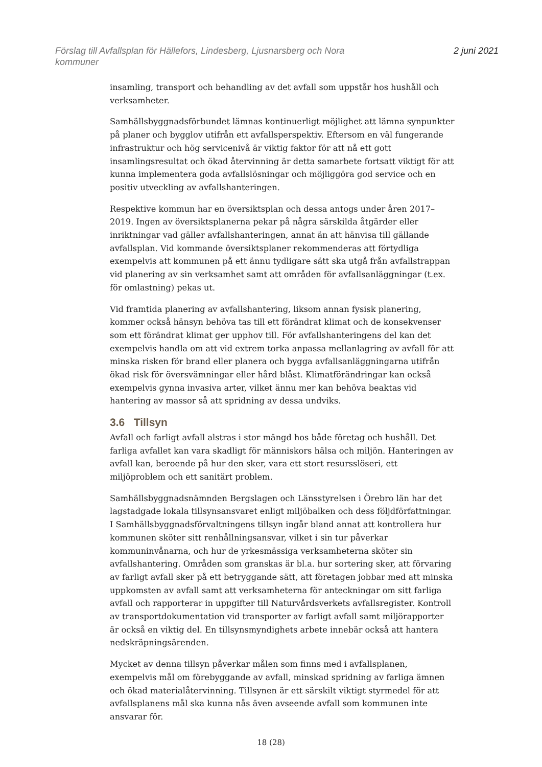Förslag till Avfallsplan för Hällefors, Lindesberg, Ljusnarsberg och Nora
kommuner
2 juni 2021
insamling, transport och behandling av det avfall som uppstår hos hushåll och verksamheter.
Samhällsbyggnadsförbundet lämnas kontinuerligt möjlighet att lämna synpunkter på planer och bygglov utifrån ett avfallsperspektiv. Eftersom en väl fungerande infrastruktur och hög servicenivå är viktig faktor för att nå ett gott insamlingsresultat och ökad återvinning är detta samarbete fortsatt viktigt för att kunna implementera goda avfallslösningar och möjliggöra god service och en positiv utveckling av avfallshanteringen.
Respektive kommun har en översiktsplan och dessa antogs under åren 2017–2019. Ingen av översiktsplanerna pekar på några särskilda åtgärder eller inriktningar vad gäller avfallshanteringen, annat än att hänvisa till gällande avfallsplan. Vid kommande översiktsplaner rekommenderas att förtydliga exempelvis att kommunen på ett ännu tydligare sätt ska utgå från avfallstrappan vid planering av sin verksamhet samt att områden för avfallsanläggningar (t.ex. för omlastning) pekas ut.
Vid framtida planering av avfallshantering, liksom annan fysisk planering, kommer också hänsyn behöva tas till ett förändrat klimat och de konsekvenser som ett förändrat klimat ger upphov till. För avfallshanteringens del kan det exempelvis handla om att vid extrem torka anpassa mellanlagring av avfall för att minska risken för brand eller planera och bygga avfallsanläggningarna utifrån ökad risk för översvämningar eller hård blåst. Klimatförändringar kan också exempelvis gynna invasiva arter, vilket ännu mer kan behöva beaktas vid hantering av massor så att spridning av dessa undviks.
3.6 Tillsyn
Avfall och farligt avfall alstras i stor mängd hos både företag och hushåll. Det farliga avfallet kan vara skadligt för människors hälsa och miljön. Hanteringen av avfall kan, beroende på hur den sker, vara ett stort resursslöseri, ett miljöproblem och ett sanitärt problem.
Samhällsbyggnadsnämnden Bergslagen och Länsstyrelsen i Örebro län har det lagstadgade lokala tillsynsansvaret enligt miljöbalken och dess följdförfattningar. I Samhällsbyggnadsförvaltningens tillsyn ingår bland annat att kontrollera hur kommunen sköter sitt renhållningsansvar, vilket i sin tur påverkar kommuninvånarna, och hur de yrkesmässiga verksamheterna sköter sin avfallshantering. Områden som granskas är bl.a. hur sortering sker, att förvaring av farligt avfall sker på ett betryggande sätt, att företagen jobbar med att minska uppkomsten av avfall samt att verksamheterna för anteckningar om sitt farliga avfall och rapporterar in uppgifter till Naturvårdsverkets avfallsregister. Kontroll av transportdokumentation vid transporter av farligt avfall samt miljörapporter är också en viktig del. En tillsynsmyndighets arbete innebär också att hantera nedskräpningsärenden.
Mycket av denna tillsyn påverkar målen som finns med i avfallsplanen, exempelvis mål om förebyggande av avfall, minskad spridning av farliga ämnen och ökad materialåtervinning. Tillsynen är ett särskilt viktigt styrmedel för att avfallsplanens mål ska kunna nås även avseende avfall som kommunen inte ansvarar för.
18 (28)